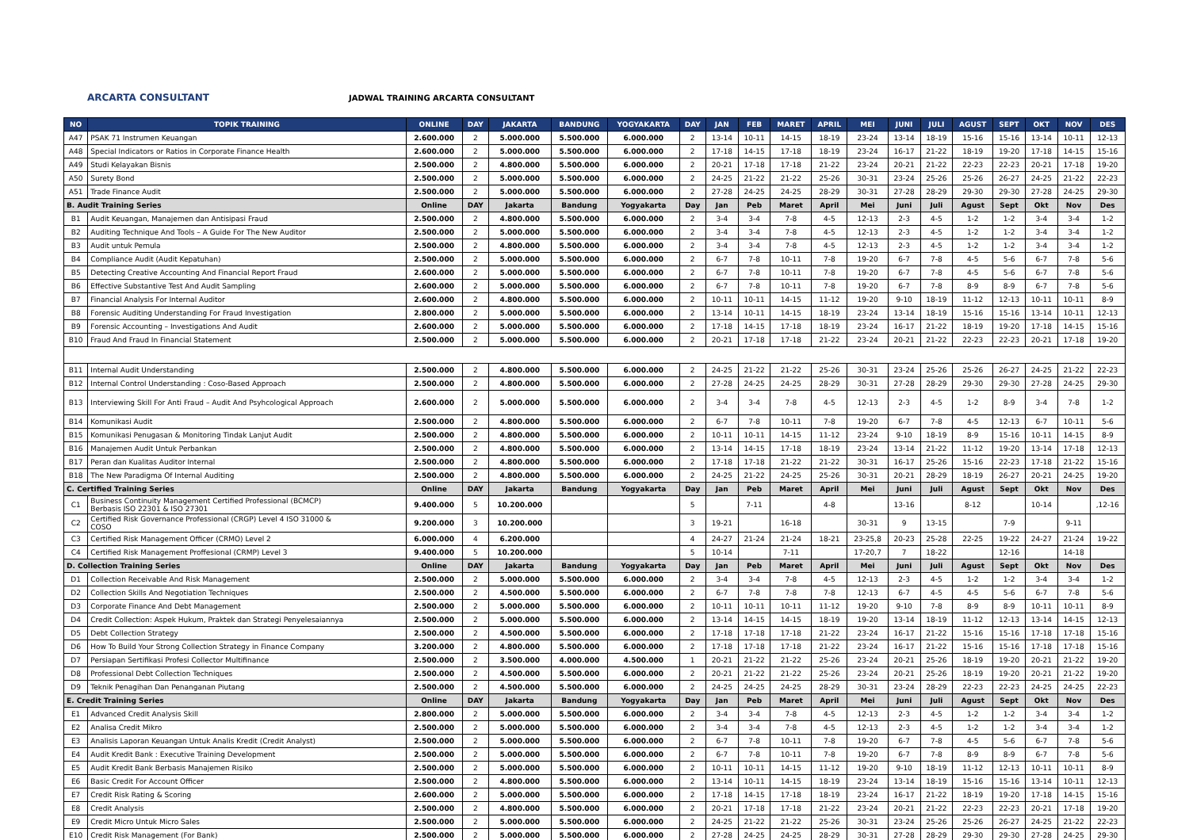ARCARTA CONSULTANT
JADWAL TRAINING ARCARTA CONSULTANT
| NO | TOPIK TRAINING | ONLINE | DAY | JAKARTA | BANDUNG | YOGYAKARTA | DAY | JAN | FEB | MARET | APRIL | MEI | JUNI | JULI | AGUST | SEPT | OKT | NOV | DES |
| --- | --- | --- | --- | --- | --- | --- | --- | --- | --- | --- | --- | --- | --- | --- | --- | --- | --- | --- | --- |
| A47 | PSAK 71 Instrumen Keuangan | 2.600.000 | 2 | 5.000.000 | 5.500.000 | 6.000.000 | 2 | 13-14 | 10-11 | 14-15 | 18-19 | 23-24 | 13-14 | 18-19 | 15-16 | 15-16 | 13-14 | 10-11 | 12-13 |
| A48 | Special Indicators or Ratios in Corporate Finance Health | 2.600.000 | 2 | 5.000.000 | 5.500.000 | 6.000.000 | 2 | 17-18 | 14-15 | 17-18 | 18-19 | 23-24 | 16-17 | 21-22 | 18-19 | 19-20 | 17-18 | 14-15 | 15-16 |
| A49 | Studi Kelayakan Bisnis | 2.500.000 | 2 | 4.800.000 | 5.500.000 | 6.000.000 | 2 | 20-21 | 17-18 | 17-18 | 21-22 | 23-24 | 20-21 | 21-22 | 22-23 | 22-23 | 20-21 | 17-18 | 19-20 |
| A50 | Surety Bond | 2.500.000 | 2 | 5.000.000 | 5.500.000 | 6.000.000 | 2 | 24-25 | 21-22 | 21-22 | 25-26 | 30-31 | 23-24 | 25-26 | 25-26 | 26-27 | 24-25 | 21-22 | 22-23 |
| A51 | Trade Finance Audit | 2.500.000 | 2 | 5.000.000 | 5.500.000 | 6.000.000 | 2 | 27-28 | 24-25 | 24-25 | 28-29 | 30-31 | 27-28 | 28-29 | 29-30 | 29-30 | 27-28 | 24-25 | 29-30 |
| B. Audit Training Series | | Online | DAY | Jakarta | Bandung | Yogyakarta | Day | Jan | Peb | Maret | April | Mei | Juni | Juli | Agust | Sept | Okt | Nov | Des |
| B1 | Audit Keuangan, Manajemen dan Antisipasi Fraud | 2.500.000 | 2 | 4.800.000 | 5.500.000 | 6.000.000 | 2 | 3-4 | 3-4 | 7-8 | 4-5 | 12-13 | 2-3 | 4-5 | 1-2 | 1-2 | 3-4 | 3-4 | 1-2 |
| B2 | Auditing Technique And Tools – A Guide For The New Auditor | 2.500.000 | 2 | 5.000.000 | 5.500.000 | 6.000.000 | 2 | 3-4 | 3-4 | 7-8 | 4-5 | 12-13 | 2-3 | 4-5 | 1-2 | 1-2 | 3-4 | 3-4 | 1-2 |
| B3 | Audit untuk Pemula | 2.500.000 | 2 | 4.800.000 | 5.500.000 | 6.000.000 | 2 | 3-4 | 3-4 | 7-8 | 4-5 | 12-13 | 2-3 | 4-5 | 1-2 | 1-2 | 3-4 | 3-4 | 1-2 |
| B4 | Compliance Audit (Audit Kepatuhan) | 2.500.000 | 2 | 5.000.000 | 5.500.000 | 6.000.000 | 2 | 6-7 | 7-8 | 10-11 | 7-8 | 19-20 | 6-7 | 7-8 | 4-5 | 5-6 | 6-7 | 7-8 | 5-6 |
| B5 | Detecting Creative Accounting And Financial Report Fraud | 2.600.000 | 2 | 5.000.000 | 5.500.000 | 6.000.000 | 2 | 6-7 | 7-8 | 10-11 | 7-8 | 19-20 | 6-7 | 7-8 | 4-5 | 5-6 | 6-7 | 7-8 | 5-6 |
| B6 | Effective Substantive Test And Audit Sampling | 2.600.000 | 2 | 5.000.000 | 5.500.000 | 6.000.000 | 2 | 6-7 | 7-8 | 10-11 | 7-8 | 19-20 | 6-7 | 7-8 | 8-9 | 8-9 | 6-7 | 7-8 | 5-6 |
| B7 | Financial Analysis For Internal Auditor | 2.600.000 | 2 | 4.800.000 | 5.500.000 | 6.000.000 | 2 | 10-11 | 10-11 | 14-15 | 11-12 | 19-20 | 9-10 | 18-19 | 11-12 | 12-13 | 10-11 | 10-11 | 8-9 |
| B8 | Forensic Auditing Understanding For Fraud Investigation | 2.800.000 | 2 | 5.000.000 | 5.500.000 | 6.000.000 | 2 | 13-14 | 10-11 | 14-15 | 18-19 | 23-24 | 13-14 | 18-19 | 15-16 | 15-16 | 13-14 | 10-11 | 12-13 |
| B9 | Forensic Accounting – Investigations And Audit | 2.600.000 | 2 | 5.000.000 | 5.500.000 | 6.000.000 | 2 | 17-18 | 14-15 | 17-18 | 18-19 | 23-24 | 16-17 | 21-22 | 18-19 | 19-20 | 17-18 | 14-15 | 15-16 |
| B10 | Fraud And Fraud In Financial Statement | 2.500.000 | 2 | 5.000.000 | 5.500.000 | 6.000.000 | 2 | 20-21 | 17-18 | 17-18 | 21-22 | 23-24 | 20-21 | 21-22 | 22-23 | 22-23 | 20-21 | 17-18 | 19-20 |
| B11 | Internal Audit Understanding | 2.500.000 | 2 | 4.800.000 | 5.500.000 | 6.000.000 | 2 | 24-25 | 21-22 | 21-22 | 25-26 | 30-31 | 23-24 | 25-26 | 25-26 | 26-27 | 24-25 | 21-22 | 22-23 |
| B12 | Internal Control Understanding : Coso-Based Approach | 2.500.000 | 2 | 4.800.000 | 5.500.000 | 6.000.000 | 2 | 27-28 | 24-25 | 24-25 | 28-29 | 30-31 | 27-28 | 28-29 | 29-30 | 29-30 | 27-28 | 24-25 | 29-30 |
| B13 | Interviewing Skill For Anti Fraud – Audit And Psyhcological Approach | 2.600.000 | 2 | 5.000.000 | 5.500.000 | 6.000.000 | 2 | 3-4 | 3-4 | 7-8 | 4-5 | 12-13 | 2-3 | 4-5 | 1-2 | 8-9 | 3-4 | 7-8 | 1-2 |
| B14 | Komunikasi Audit | 2.500.000 | 2 | 4.800.000 | 5.500.000 | 6.000.000 | 2 | 6-7 | 7-8 | 10-11 | 7-8 | 19-20 | 6-7 | 7-8 | 4-5 | 12-13 | 6-7 | 10-11 | 5-6 |
| B15 | Komunikasi Penugasan & Monitoring Tindak Lanjut Audit | 2.500.000 | 2 | 4.800.000 | 5.500.000 | 6.000.000 | 2 | 10-11 | 10-11 | 14-15 | 11-12 | 23-24 | 9-10 | 18-19 | 8-9 | 15-16 | 10-11 | 14-15 | 8-9 |
| B16 | Manajemen Audit Untuk Perbankan | 2.500.000 | 2 | 4.800.000 | 5.500.000 | 6.000.000 | 2 | 13-14 | 14-15 | 17-18 | 18-19 | 23-24 | 13-14 | 21-22 | 11-12 | 19-20 | 13-14 | 17-18 | 12-13 |
| B17 | Peran dan Kualitas Auditor Internal | 2.500.000 | 2 | 4.800.000 | 5.500.000 | 6.000.000 | 2 | 17-18 | 17-18 | 21-22 | 21-22 | 30-31 | 16-17 | 25-26 | 15-16 | 22-23 | 17-18 | 21-22 | 15-16 |
| B18 | The New Paradigma Of Internal Auditing | 2.500.000 | 2 | 4.800.000 | 5.500.000 | 6.000.000 | 2 | 24-25 | 21-22 | 24-25 | 25-26 | 30-31 | 20-21 | 28-29 | 18-19 | 26-27 | 20-21 | 24-25 | 19-20 |
| C. Certified Training Series | | Online | DAY | Jakarta | Bandung | Yogyakarta | Day | Jan | Peb | Maret | April | Mei | Juni | Juli | Agust | Sept | Okt | Nov | Des |
| C1 | Business Continuity Management Certified Professional (BCMCP) Berbasis ISO 22301 & ISO 27301 | 9.400.000 | 5 | 10.200.000 | | | 5 | | 7-11 | | 4-8 | | 13-16 | | 8-12 | | 10-14 | | ,12-16 |
| C2 | Certified Risk Governance Professional (CRGP) Level 4 ISO 31000 & COSO | 9.200.000 | 3 | 10.200.000 | | | 3 | 19-21 | | 16-18 | | 30-31 | 9 | 13-15 | | 7-9 | | 9-11 | |
| C3 | Certified Risk Management Officer (CRMO) Level 2 | 6.000.000 | 4 | 6.200.000 | | | 4 | 24-27 | 21-24 | 21-24 | 18-21 | 23-25,8 | 20-23 | 25-28 | 22-25 | 19-22 | 24-27 | 21-24 | 19-22 |
| C4 | Certified Risk Management Proffesional (CRMP) Level 3 | 9.400.000 | 5 | 10.200.000 | | | 5 | 10-14 | | 7-11 | | 17-20,7 | 7 | 18-22 | | 12-16 | | 14-18 | |
| D. Collection Training Series | | Online | DAY | Jakarta | Bandung | Yogyakarta | Day | Jan | Peb | Maret | April | Mei | Juni | Juli | Agust | Sept | Okt | Nov | Des |
| D1 | Collection Receivable And Risk Management | 2.500.000 | 2 | 5.000.000 | 5.500.000 | 6.000.000 | 2 | 3-4 | 3-4 | 7-8 | 4-5 | 12-13 | 2-3 | 4-5 | 1-2 | 1-2 | 3-4 | 3-4 | 1-2 |
| D2 | Collection Skills And Negotiation Techniques | 2.500.000 | 2 | 4.500.000 | 5.500.000 | 6.000.000 | 2 | 6-7 | 7-8 | 7-8 | 7-8 | 12-13 | 6-7 | 4-5 | 4-5 | 5-6 | 6-7 | 7-8 | 5-6 |
| D3 | Corporate Finance And Debt Management | 2.500.000 | 2 | 5.000.000 | 5.500.000 | 6.000.000 | 2 | 10-11 | 10-11 | 10-11 | 11-12 | 19-20 | 9-10 | 7-8 | 8-9 | 8-9 | 10-11 | 10-11 | 8-9 |
| D4 | Credit Collection: Aspek Hukum, Praktek dan Strategi Penyelesaiannya | 2.500.000 | 2 | 5.000.000 | 5.500.000 | 6.000.000 | 2 | 13-14 | 14-15 | 14-15 | 18-19 | 19-20 | 13-14 | 18-19 | 11-12 | 12-13 | 13-14 | 14-15 | 12-13 |
| D5 | Debt Collection Strategy | 2.500.000 | 2 | 4.500.000 | 5.500.000 | 6.000.000 | 2 | 17-18 | 17-18 | 17-18 | 21-22 | 23-24 | 16-17 | 21-22 | 15-16 | 15-16 | 17-18 | 17-18 | 15-16 |
| D6 | How To Build Your Strong Collection Strategy in Finance Company | 3.200.000 | 2 | 4.800.000 | 5.500.000 | 6.000.000 | 2 | 17-18 | 17-18 | 17-18 | 21-22 | 23-24 | 16-17 | 21-22 | 15-16 | 15-16 | 17-18 | 17-18 | 15-16 |
| D7 | Persiapan Sertifikasi Profesi Collector Multifinance | 2.500.000 | 2 | 3.500.000 | 4.000.000 | 4.500.000 | 1 | 20-21 | 21-22 | 21-22 | 25-26 | 23-24 | 20-21 | 25-26 | 18-19 | 19-20 | 20-21 | 21-22 | 19-20 |
| D8 | Professional Debt Collection Techniques | 2.500.000 | 2 | 4.500.000 | 5.500.000 | 6.000.000 | 2 | 20-21 | 21-22 | 21-22 | 25-26 | 23-24 | 20-21 | 25-26 | 18-19 | 19-20 | 20-21 | 21-22 | 19-20 |
| D9 | Teknik Penagihan Dan Penanganan Piutang | 2.500.000 | 2 | 4.500.000 | 5.500.000 | 6.000.000 | 2 | 24-25 | 24-25 | 24-25 | 28-29 | 30-31 | 23-24 | 28-29 | 22-23 | 22-23 | 24-25 | 24-25 | 22-23 |
| E. Credit Training Series | | Online | DAY | Jakarta | Bandung | Yogyakarta | Day | Jan | Peb | Maret | April | Mei | Juni | Juli | Agust | Sept | Okt | Nov | Des |
| E1 | Advanced Credit Analysis Skill | 2.800.000 | 2 | 5.000.000 | 5.500.000 | 6.000.000 | 2 | 3-4 | 3-4 | 7-8 | 4-5 | 12-13 | 2-3 | 4-5 | 1-2 | 1-2 | 3-4 | 3-4 | 1-2 |
| E2 | Analisa Credit Mikro | 2.500.000 | 2 | 5.000.000 | 5.500.000 | 6.000.000 | 2 | 3-4 | 3-4 | 7-8 | 4-5 | 12-13 | 2-3 | 4-5 | 1-2 | 1-2 | 3-4 | 3-4 | 1-2 |
| E3 | Analisis Laporan Keuangan Untuk Analis Kredit (Credit Analyst) | 2.500.000 | 2 | 5.000.000 | 5.500.000 | 6.000.000 | 2 | 6-7 | 7-8 | 10-11 | 7-8 | 19-20 | 6-7 | 7-8 | 4-5 | 5-6 | 6-7 | 7-8 | 5-6 |
| E4 | Audit Kredit Bank : Executive Training Development | 2.500.000 | 2 | 5.000.000 | 5.500.000 | 6.000.000 | 2 | 6-7 | 7-8 | 10-11 | 7-8 | 19-20 | 6-7 | 7-8 | 8-9 | 8-9 | 6-7 | 7-8 | 5-6 |
| E5 | Audit Kredit Bank Berbasis Manajemen Risiko | 2.500.000 | 2 | 5.000.000 | 5.500.000 | 6.000.000 | 2 | 10-11 | 10-11 | 14-15 | 11-12 | 19-20 | 9-10 | 18-19 | 11-12 | 12-13 | 10-11 | 10-11 | 8-9 |
| E6 | Basic Credit For Account Officer | 2.500.000 | 2 | 4.800.000 | 5.500.000 | 6.000.000 | 2 | 13-14 | 10-11 | 14-15 | 18-19 | 23-24 | 13-14 | 18-19 | 15-16 | 15-16 | 13-14 | 10-11 | 12-13 |
| E7 | Credit Risk Rating & Scoring | 2.600.000 | 2 | 5.000.000 | 5.500.000 | 6.000.000 | 2 | 17-18 | 14-15 | 17-18 | 18-19 | 23-24 | 16-17 | 21-22 | 18-19 | 19-20 | 17-18 | 14-15 | 15-16 |
| E8 | Credit Analysis | 2.500.000 | 2 | 4.800.000 | 5.500.000 | 6.000.000 | 2 | 20-21 | 17-18 | 17-18 | 21-22 | 23-24 | 20-21 | 21-22 | 22-23 | 22-23 | 20-21 | 17-18 | 19-20 |
| E9 | Credit Micro Untuk Micro Sales | 2.500.000 | 2 | 5.000.000 | 5.500.000 | 6.000.000 | 2 | 24-25 | 21-22 | 21-22 | 25-26 | 30-31 | 23-24 | 25-26 | 25-26 | 26-27 | 24-25 | 21-22 | 22-23 |
| E10 | Credit Risk Management (For Bank) | 2.500.000 | 2 | 5.000.000 | 5.500.000 | 6.000.000 | 2 | 27-28 | 24-25 | 24-25 | 28-29 | 30-31 | 27-28 | 28-29 | 29-30 | 29-30 | 27-28 | 24-25 | 29-30 |